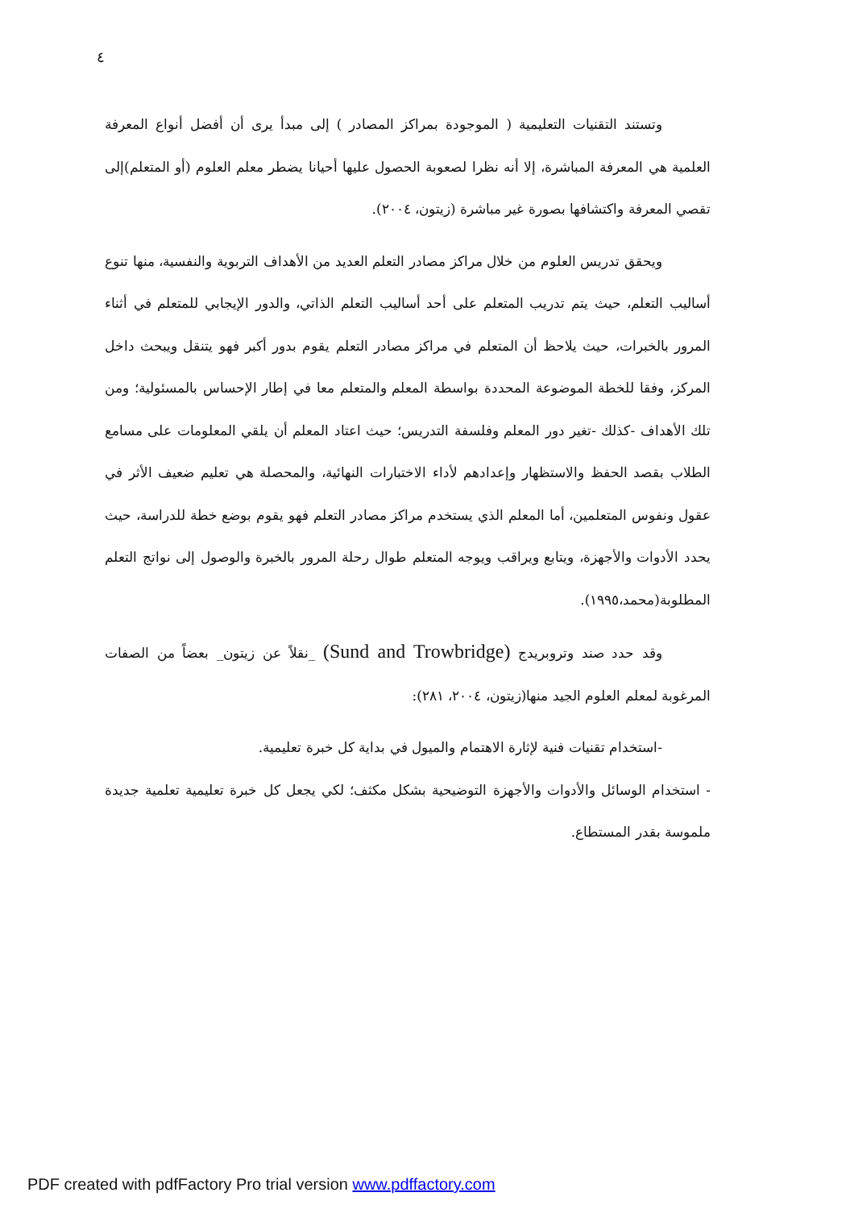٤
وتستند التقنيات التعليمية ( الموجودة بمراكز المصادر ) إلى مبدأ يرى أن أفضل أنواع المعرفة العلمية هي المعرفة المباشرة، إلا أنه نظرا لصعوبة الحصول عليها أحيانا يضطر معلم العلوم (أو المتعلم)إلى تقصي المعرفة واكتشافها بصورة غير مباشرة (زيتون، ٢٠٠٤).
ويحقق تدريس العلوم من خلال مراكز مصادر التعلم العديد من الأهداف التربوية والنفسية، منها تنوع أساليب التعلم، حيث يتم تدريب المتعلم على أحد أساليب التعلم الذاتي، والدور الإيجابي للمتعلم في أثناء المرور بالخبرات، حيث يلاحظ أن المتعلم في مراكز مصادر التعلم يقوم بدور أكبر فهو يتنقل ويبحث داخل المركز، وفقا للخطة الموضوعة المحددة بواسطة المعلم والمتعلم معا في إطار الإحساس بالمسئولية؛ ومن تلك الأهداف -كذلك -تغير دور المعلم وفلسفة التدريس؛ حيث اعتاد المعلم أن يلقي المعلومات على مسامع الطلاب بقصد الحفظ والاستظهار وإعدادهم لأداء الاختبارات النهائية، والمحصلة هي تعليم ضعيف الأثر في عقول ونفوس المتعلمين، أما المعلم الذي يستخدم مراكز مصادر التعلم فهو يقوم بوضع خطة للدراسة، حيث يحدد الأدوات والأجهزة، ويتابع ويراقب ويوجه المتعلم طوال رحلة المرور بالخبرة والوصول إلى نواتج التعلم المطلوبة(محمد،١٩٩٥).
وقد حدد صند وتروبريدج (Sund and Trowbridge) _نقلاً عن زيتون_ بعضاً من الصفات المرغوبة لمعلم العلوم الجيد منها(زيتون، ٢٠٠٤، ٢٨١):
-استخدام تقنيات فنية لإثارة الاهتمام والميول في بداية كل خبرة تعليمية.
- استخدام الوسائل والأدوات والأجهزة التوضيحية بشكل مكثف؛ لكي يجعل كل خبرة تعليمية تعلمية جديدة ملموسة بقدر المستطاع.
PDF created with pdfFactory Pro trial version www.pdffactory.com